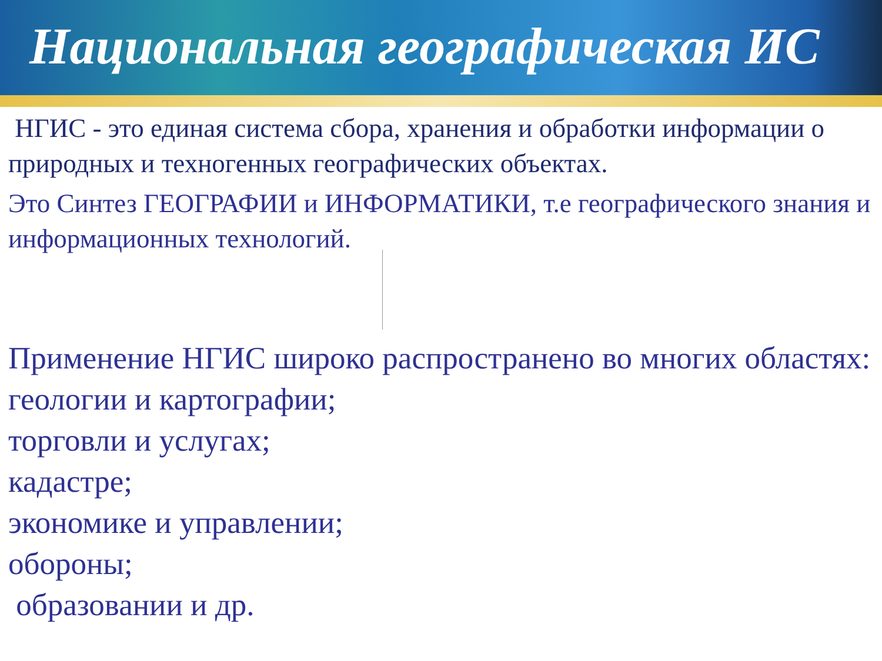Национальная географическая ИС
НГИС - это единая система сбора, хранения и обработки информации о природных и техногенных географических объектах.
Это Синтез ГЕОГРАФИИ и ИНФОРМАТИКИ, т.е географического знания и информационных технологий.
Применение НГИС широко распространено во многих областях:
геологии и картографии;
торговли и услугах;
кадастре;
экономике и управлении;
обороны;
образовании и др.